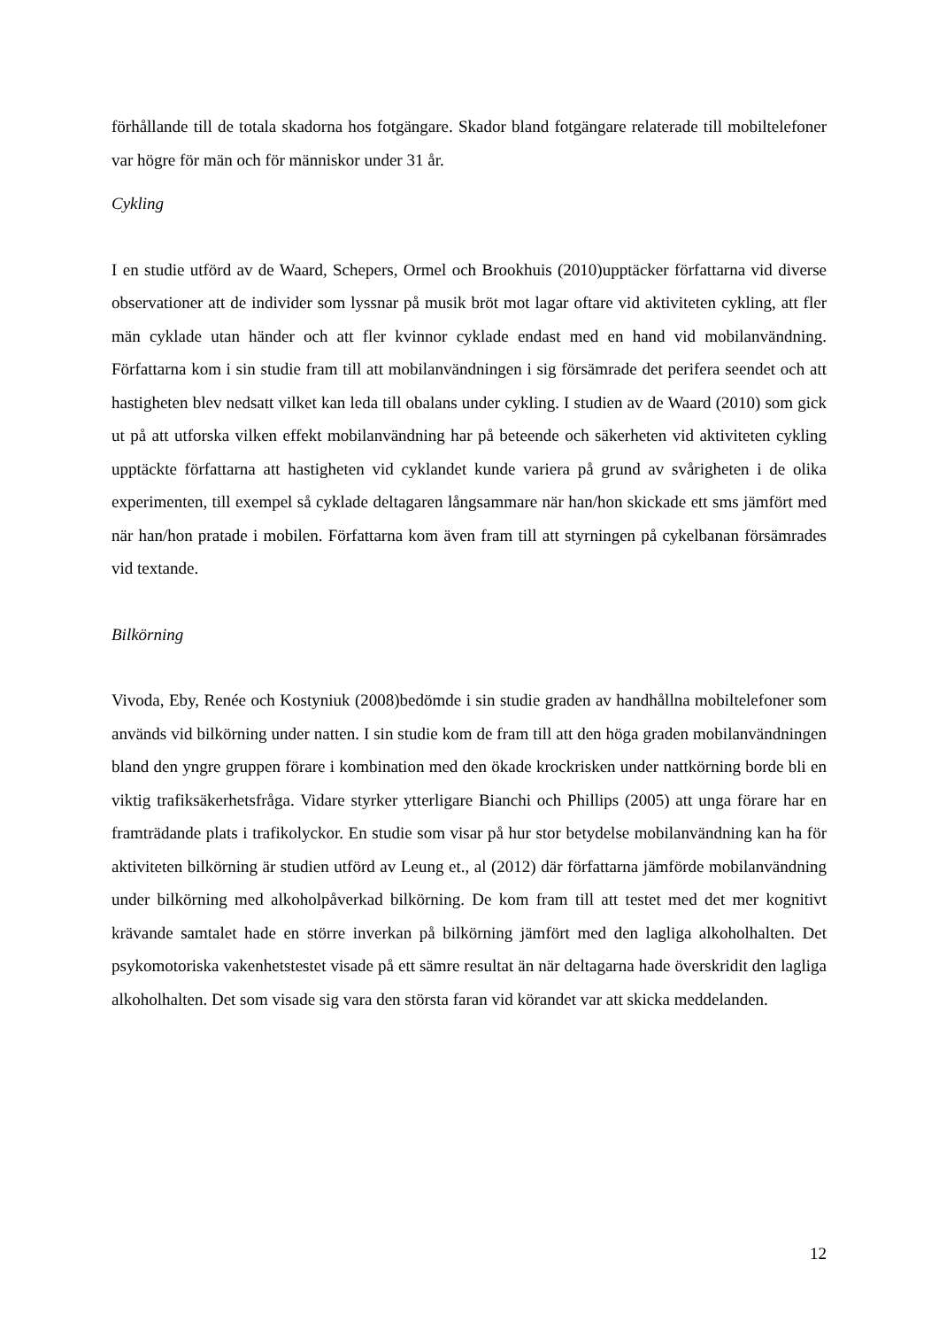förhållande till de totala skadorna hos fotgängare. Skador bland fotgängare relaterade till mobiltelefoner var högre för män och för människor under 31 år.
Cykling
I en studie utförd av de Waard, Schepers, Ormel och Brookhuis (2010)upptäcker författarna vid diverse observationer att de individer som lyssnar på musik bröt mot lagar oftare vid aktiviteten cykling, att fler män cyklade utan händer och att fler kvinnor cyklade endast med en hand vid mobilanvändning. Författarna kom i sin studie fram till att mobilanvändningen i sig försämrade det perifera seendet och att hastigheten blev nedsatt vilket kan leda till obalans under cykling. I studien av de Waard (2010) som gick ut på att utforska vilken effekt mobilanvändning har på beteende och säkerheten vid aktiviteten cykling upptäckte författarna att hastigheten vid cyklandet kunde variera på grund av svårigheten i de olika experimenten, till exempel så cyklade deltagaren långsammare när han/hon skickade ett sms jämfört med när han/hon pratade i mobilen. Författarna kom även fram till att styrningen på cykelbanan försämrades vid textande.
Bilkörning
Vivoda, Eby, Renée och Kostyniuk (2008)bedömde i sin studie graden av handhållna mobiltelefoner som används vid bilkörning under natten. I sin studie kom de fram till att den höga graden mobilanvändningen bland den yngre gruppen förare i kombination med den ökade krockrisken under nattkörning borde bli en viktig trafiksäkerhetsfråga. Vidare styrker ytterligare Bianchi och Phillips (2005) att unga förare har en framträdande plats i trafikolyckor. En studie som visar på hur stor betydelse mobilanvändning kan ha för aktiviteten bilkörning är studien utförd av Leung et., al (2012) där författarna jämförde mobilanvändning under bilkörning med alkoholpåverkad bilkörning. De kom fram till att testet med det mer kognitivt krävande samtalet hade en större inverkan på bilkörning jämfört med den lagliga alkoholhalten. Det psykomotoriska vakenhetstestet visade på ett sämre resultat än när deltagarna hade överskridit den lagliga alkoholhalten. Det som visade sig vara den största faran vid körandet var att skicka meddelanden.
12